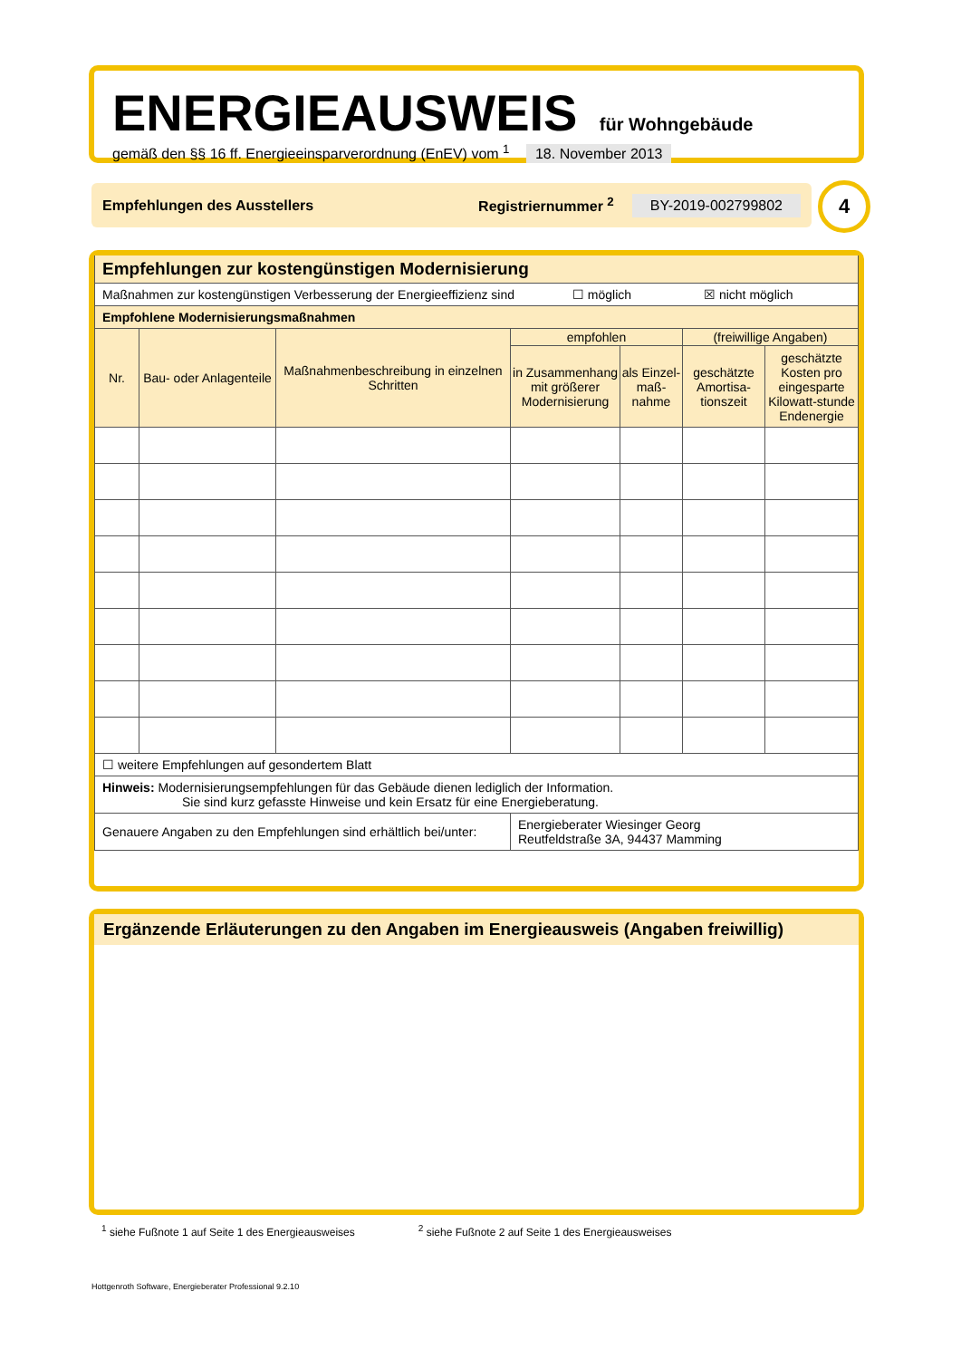ENERGIEAUSWEIS für Wohngebäude
gemäß den §§ 16 ff. Energieeinsparverordnung (EnEV) vom <sup>1</sup> 18. November 2013
Empfehlungen des Ausstellers Registriernummer <sup>2</sup> BY-2019-002799802 4
| Empfehlungen zur kostengünstigen Modernisierung | | | | | | |
| Maßnahmen zur kostengünstigen Verbesserung der Energieeffizienz sind ☐ möglich ☒ nicht möglich | | | | | | |
| Empfohlene Modernisierungsmaßnahmen | | | | | | |
| Nr. | Bau- oder Anlagenteile | Maßnahmenbeschreibung in einzelnen Schritten | empfohlen | | (freiwillige Angaben) | |
| | | | in Zusammenhang mit größerer Modernisierung | als Einzel-maß-nahme | geschätzte Amortisa-tionszeit | geschätzte Kosten pro eingesparte Kilowatt-stunde Endenergie |
| ☐ weitere Empfehlungen auf gesondertem Blatt | | | | | | |
| Hinweis: Modernisierungsempfehlungen für das Gebäude dienen lediglich der Information. Sie sind kurz gefasste Hinweise und kein Ersatz für eine Energieberatung. | | | | | | |
| Genauere Angaben zu den Empfehlungen sind erhältlich bei/unter: | | | Energieberater Wiesinger Georg Reutfeldstraße 3A, 94437 Mamming | | | |
Ergänzende Erläuterungen zu den Angaben im Energieausweis (Angaben freiwillig)
<sup>1</sup> siehe Fußnote 1 auf Seite 1 des Energieausweises <sup>2</sup> siehe Fußnote 2 auf Seite 1 des Energieausweises
Hottgenroth Software, Energieberater Professional 9.2.10